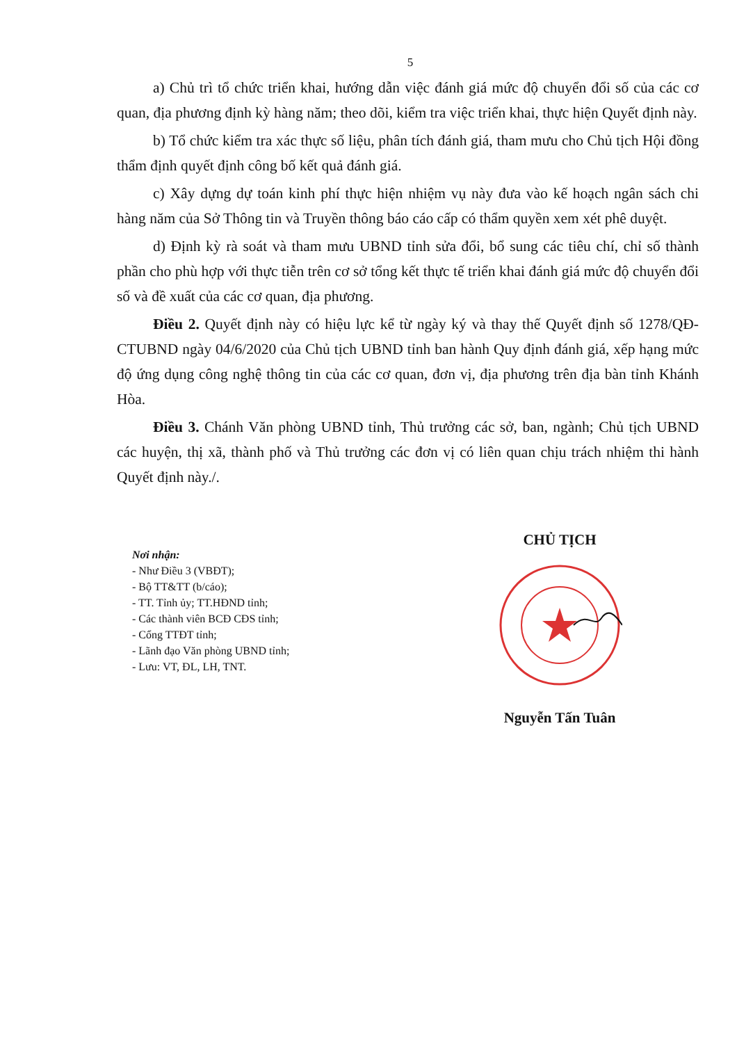5
a) Chủ trì tổ chức triển khai, hướng dẫn việc đánh giá mức độ chuyển đổi số của các cơ quan, địa phương định kỳ hàng năm; theo dõi, kiểm tra việc triển khai, thực hiện Quyết định này.
b) Tổ chức kiểm tra xác thực số liệu, phân tích đánh giá, tham mưu cho Chủ tịch Hội đồng thẩm định quyết định công bố kết quả đánh giá.
c) Xây dựng dự toán kinh phí thực hiện nhiệm vụ này đưa vào kế hoạch ngân sách chi hàng năm của Sở Thông tin và Truyền thông báo cáo cấp có thẩm quyền xem xét phê duyệt.
d) Định kỳ rà soát và tham mưu UBND tỉnh sửa đổi, bổ sung các tiêu chí, chỉ số thành phần cho phù hợp với thực tiễn trên cơ sở tổng kết thực tế triển khai đánh giá mức độ chuyển đổi số và đề xuất của các cơ quan, địa phương.
Điều 2. Quyết định này có hiệu lực kể từ ngày ký và thay thế Quyết định số 1278/QĐ-CTUBND ngày 04/6/2020 của Chủ tịch UBND tỉnh ban hành Quy định đánh giá, xếp hạng mức độ ứng dụng công nghệ thông tin của các cơ quan, đơn vị, địa phương trên địa bàn tỉnh Khánh Hòa.
Điều 3. Chánh Văn phòng UBND tỉnh, Thủ trưởng các sở, ban, ngành; Chủ tịch UBND các huyện, thị xã, thành phố và Thủ trưởng các đơn vị có liên quan chịu trách nhiệm thi hành Quyết định này./.
Nơi nhận:
- Như Điều 3 (VBĐT);
- Bộ TT&TT (b/cáo);
- TT. Tỉnh ủy; TT.HĐND tỉnh;
- Các thành viên BCĐ CĐS tỉnh;
- Cổng TTĐT tỉnh;
- Lãnh đạo Văn phòng UBND tỉnh;
- Lưu: VT, ĐL, LH, TNT.
CHỦ TỊCH
Nguyễn Tấn Tuân